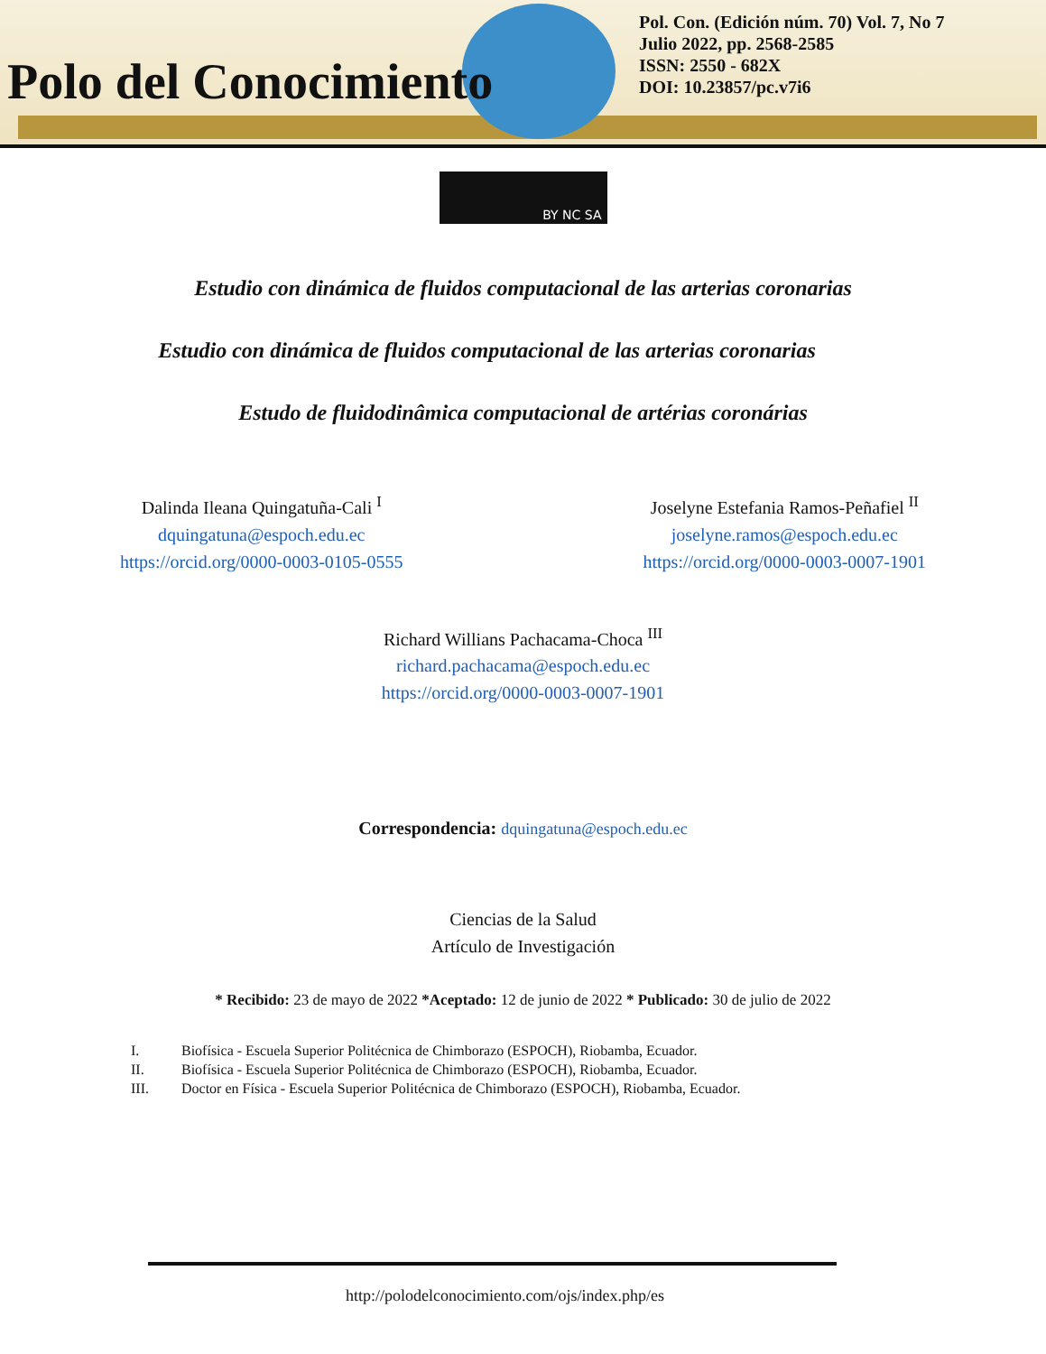Polo del Conocimiento
Pol. Con. (Edición núm. 70) Vol. 7, No 7
Julio 2022, pp. 2568-2585
ISSN: 2550 - 682X
DOI: 10.23857/pc.v7i6
BY NC SA
Estudio con dinámica de fluidos computacional de las arterias coronarias
Estudio con dinámica de fluidos computacional de las arterias coronarias
Estudo de fluidodinâmica computacional de artérias coronárias
Dalinda Ileana Quingatuña-Cali <sup>I</sup>
dquingatuna@espoch.edu.ec
https://orcid.org/0000-0003-0105-0555
Joselyne Estefania Ramos-Peñafiel <sup>II</sup>
joselyne.ramos@espoch.edu.ec
https://orcid.org/0000-0003-0007-1901
Richard Willians Pachacama-Choca <sup>III</sup>
richard.pachacama@espoch.edu.ec
https://orcid.org/0000-0003-0007-1901
Correspondencia: dquingatuna@espoch.edu.ec
Ciencias de la Salud
Artículo de Investigación
* Recibido: 23 de mayo de 2022 *Aceptado: 12 de junio de 2022 * Publicado: 30 de julio de 2022
I. Biofísica - Escuela Superior Politécnica de Chimborazo (ESPOCH), Riobamba, Ecuador.
II. Biofísica - Escuela Superior Politécnica de Chimborazo (ESPOCH), Riobamba, Ecuador.
III. Doctor en Física - Escuela Superior Politécnica de Chimborazo (ESPOCH), Riobamba, Ecuador.
http://polodelconocimiento.com/ojs/index.php/es